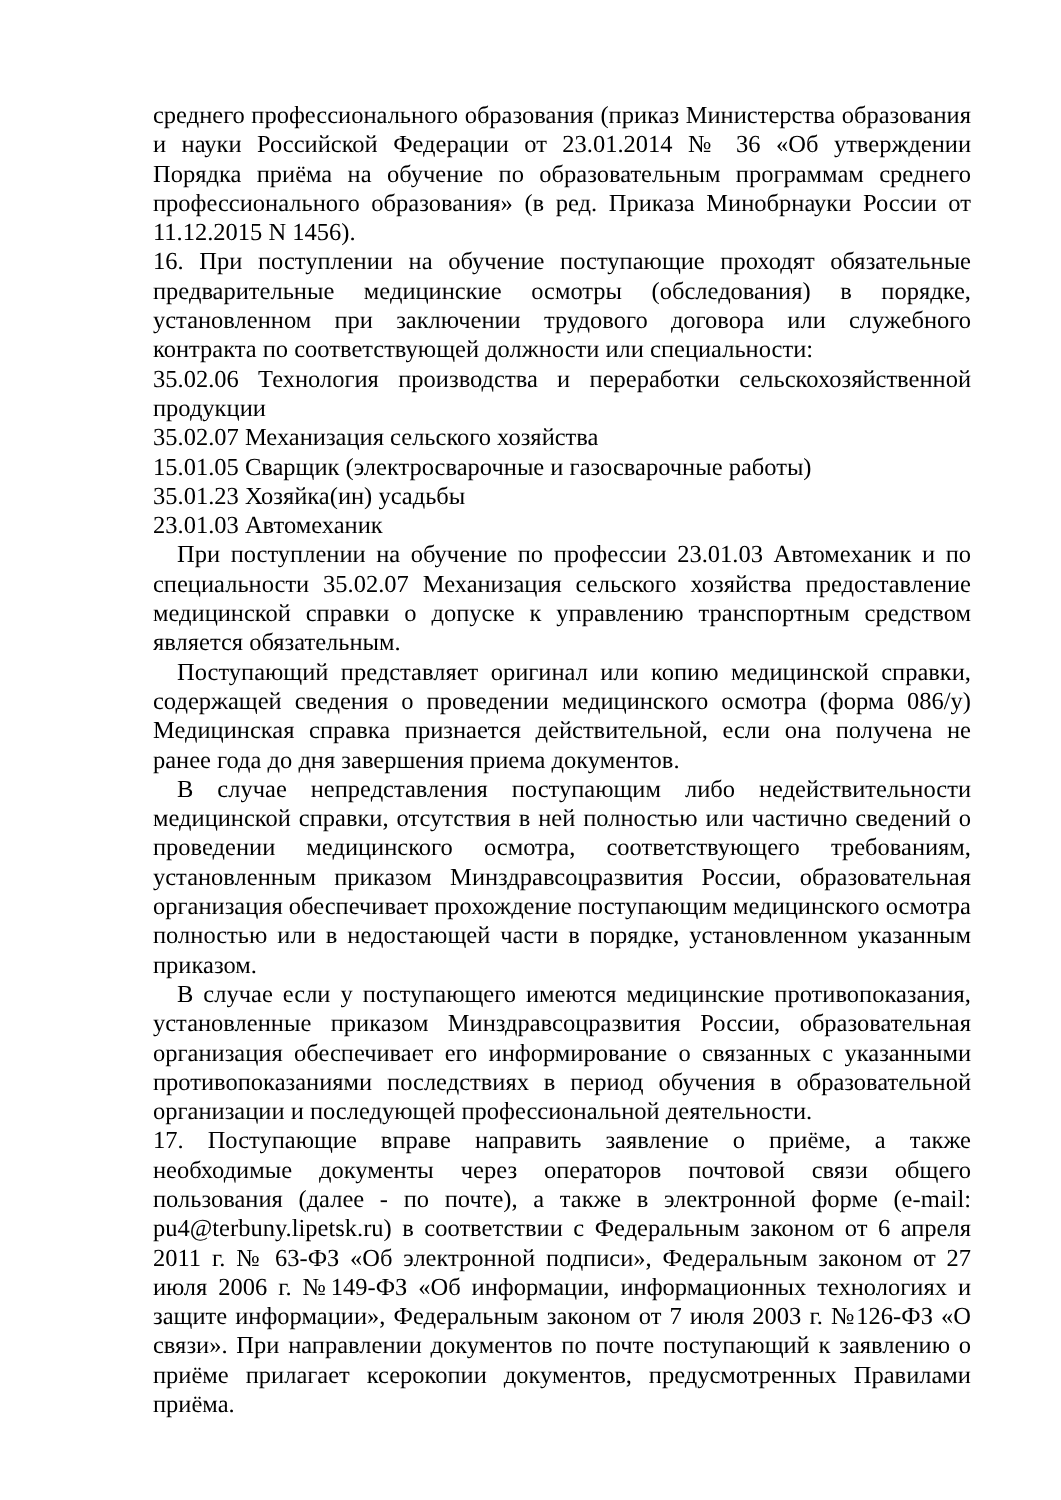среднего профессионального образования (приказ Министерства образования и науки Российской Федерации от 23.01.2014 № 36 «Об утверждении Порядка приёма на обучение по образовательным программам среднего профессионального образования» (в ред. Приказа Минобрнауки России от 11.12.2015 N 1456).
16. При поступлении на обучение поступающие проходят обязательные предварительные медицинские осмотры (обследования) в порядке, установленном при заключении трудового договора или служебного контракта по соответствующей должности или специальности:
35.02.06 Технология производства и переработки сельскохозяйственной продукции
35.02.07 Механизация сельского хозяйства
15.01.05 Сварщик (электросварочные и газосварочные работы)
35.01.23 Хозяйка(ин) усадьбы
23.01.03 Автомеханик
При поступлении на обучение по профессии 23.01.03 Автомеханик и по специальности 35.02.07 Механизация сельского хозяйства предоставление медицинской справки о допуске к управлению транспортным средством является обязательным.
Поступающий представляет оригинал или копию медицинской справки, содержащей сведения о проведении медицинского осмотра (форма 086/у) Медицинская справка признается действительной, если она получена не ранее года до дня завершения приема документов.
В случае непредставления поступающим либо недействительности медицинской справки, отсутствия в ней полностью или частично сведений о проведении медицинского осмотра, соответствующего требованиям, установленным приказом Минздравсоцразвития России, образовательная организация обеспечивает прохождение поступающим медицинского осмотра полностью или в недостающей части в порядке, установленном указанным приказом.
В случае если у поступающего имеются медицинские противопоказания, установленные приказом Минздравсоцразвития России, образовательная организация обеспечивает его информирование о связанных с указанными противопоказаниями последствиях в период обучения в образовательной организации и последующей профессиональной деятельности.
17. Поступающие вправе направить заявление о приёме, а также необходимые документы через операторов почтовой связи общего пользования (далее - по почте), а также в электронной форме (e-mail: pu4@terbuny.lipetsk.ru) в соответствии с Федеральным законом от 6 апреля 2011 г. № 63-ФЗ «Об электронной подписи», Федеральным законом от 27 июля 2006 г. №149-ФЗ «Об информации, информационных технологиях и защите информации», Федеральным законом от 7 июля 2003 г. №126-ФЗ «О связи». При направлении документов по почте поступающий к заявлению о приёме прилагает ксерокопии документов, предусмотренных Правилами приёма.